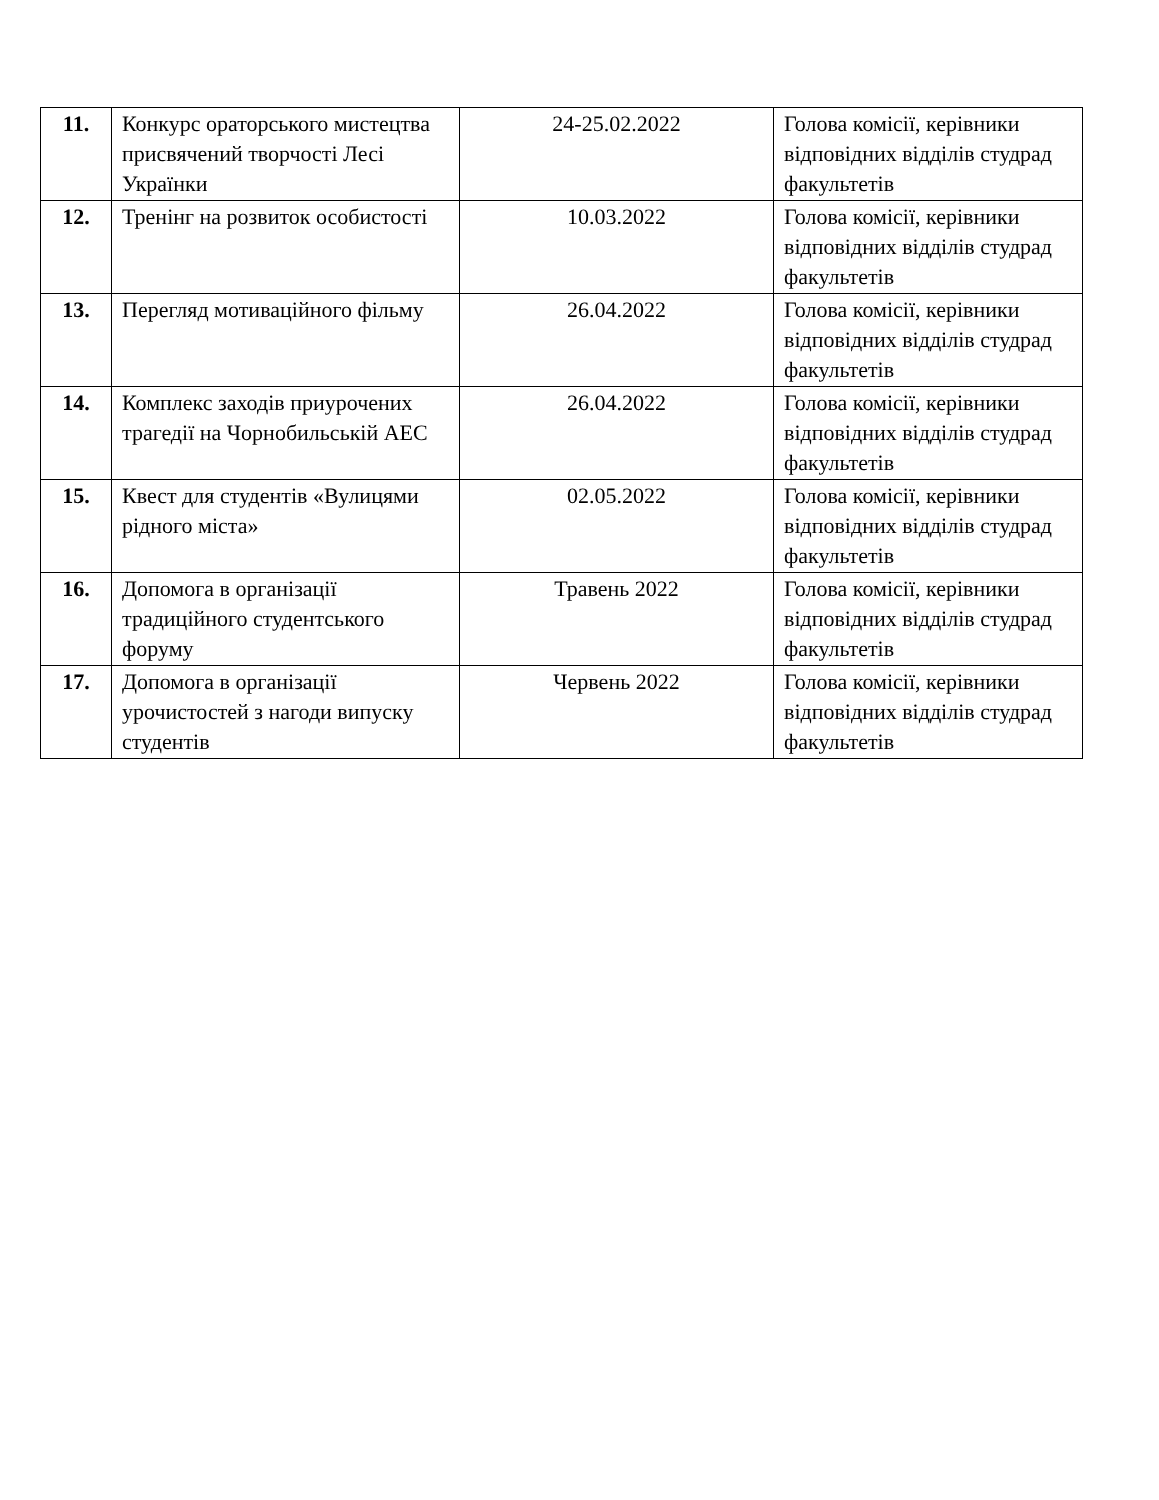| 11. | Конкурс ораторського мистецтва присвячений творчості Лесі Українки | 24-25.02.2022 | Голова комісії, керівники відповідних відділів студрад факультетів |
| 12. | Тренінг на розвиток особистості | 10.03.2022 | Голова комісії, керівники відповідних відділів студрад факультетів |
| 13. | Перегляд мотиваційного фільму | 26.04.2022 | Голова комісії, керівники відповідних відділів студрад факультетів |
| 14. | Комплекс заходів приурочених трагедії на Чорнобильській АЕС | 26.04.2022 | Голова комісії, керівники відповідних відділів студрад факультетів |
| 15. | Квест для студентів «Вулицями рідного міста» | 02.05.2022 | Голова комісії, керівники відповідних відділів студрад факультетів |
| 16. | Допомога в організації традиційного студентського форуму | Травень 2022 | Голова комісії, керівники відповідних відділів студрад факультетів |
| 17. | Допомога в організації урочистостей з нагоди випуску студентів | Червень 2022 | Голова комісії, керівники відповідних відділів студрад факультетів |